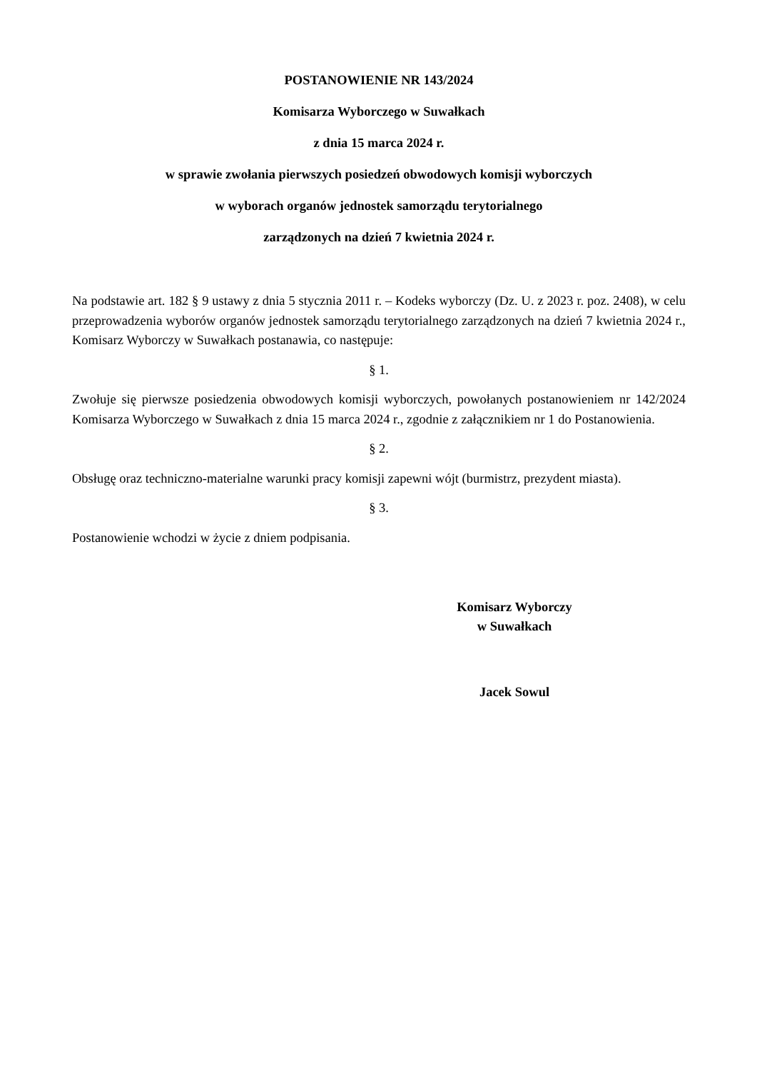POSTANOWIENIE NR 143/2024
Komisarza Wyborczego w Suwałkach
z dnia 15 marca 2024 r.
w sprawie zwołania pierwszych posiedzeń obwodowych komisji wyborczych
w wyborach organów jednostek samorządu terytorialnego
zarządzonych na dzień 7 kwietnia 2024 r.
Na podstawie art. 182 § 9 ustawy z dnia 5 stycznia 2011 r. – Kodeks wyborczy (Dz. U. z 2023 r. poz. 2408), w celu przeprowadzenia wyborów organów jednostek samorządu terytorialnego zarządzonych na dzień 7 kwietnia 2024 r., Komisarz Wyborczy w Suwałkach postanawia, co następuje:
§ 1.
Zwołuje się pierwsze posiedzenia obwodowych komisji wyborczych, powołanych postanowieniem nr 142/2024 Komisarza Wyborczego w Suwałkach z dnia 15 marca 2024 r., zgodnie z załącznikiem nr 1 do Postanowienia.
§ 2.
Obsługę oraz techniczno-materialne warunki pracy komisji zapewni wójt (burmistrz, prezydent miasta).
§ 3.
Postanowienie wchodzi w życie z dniem podpisania.
Komisarz Wyborczy
w Suwałkach
Jacek Sowul